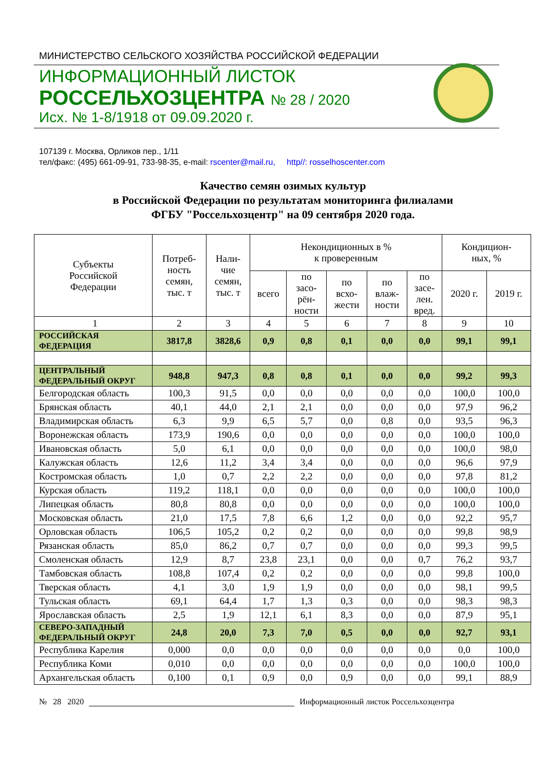МИНИСТЕРСТВО СЕЛЬСКОГО ХОЗЯЙСТВА РОССИЙСКОЙ ФЕДЕРАЦИИ
ИНФОРМАЦИОННЫЙ ЛИСТОК
РОССЕЛЬХОЗЦЕНТРА № 28 / 2020
Исх. № 1-8/1918 от 09.09.2020 г.
107139 г. Москва, Орликов пер., 1/11
тел/факс: (495) 661-09-91, 733-98-35, e-mail: rscenter@mail.ru, http//: rosselhoscenter.com
Качество семян озимых культур
в Российской Федерации по результатам мониторинга филиалами
ФГБУ "Россельхозцентр" на 09 сентября 2020 года.
| Субъекты Российской Федерации | Потреб- ность семян, тыс. т | Нали- чие семян, тыс. т | Некондиционных в % к проверенным | | | | | Кондицион- ных, % | |
| --- | --- | --- | --- | --- | --- | --- | --- | --- | --- |
| | | | всего | по засо- рён- ности | по всхо- жести | по влаж- ности | по засе- лен. вред. | 2020 г. | 2019 г. |
| 1 | 2 | 3 | 4 | 5 | 6 | 7 | 8 | 9 | 10 |
| РОССИЙСКАЯ ФЕДЕРАЦИЯ | 3817,8 | 3828,6 | 0,9 | 0,8 | 0,1 | 0,0 | 0,0 | 99,1 | 99,1 |
| ЦЕНТРАЛЬНЫЙ ФЕДЕРАЛЬНЫЙ ОКРУГ | 948,8 | 947,3 | 0,8 | 0,8 | 0,1 | 0,0 | 0,0 | 99,2 | 99,3 |
| Белгородская область | 100,3 | 91,5 | 0,0 | 0,0 | 0,0 | 0,0 | 0,0 | 100,0 | 100,0 |
| Брянская область | 40,1 | 44,0 | 2,1 | 2,1 | 0,0 | 0,0 | 0,0 | 97,9 | 96,2 |
| Владимирская область | 6,3 | 9,9 | 6,5 | 5,7 | 0,0 | 0,8 | 0,0 | 93,5 | 96,3 |
| Воронежская область | 173,9 | 190,6 | 0,0 | 0,0 | 0,0 | 0,0 | 0,0 | 100,0 | 100,0 |
| Ивановская область | 5,0 | 6,1 | 0,0 | 0,0 | 0,0 | 0,0 | 0,0 | 100,0 | 98,0 |
| Калужская область | 12,6 | 11,2 | 3,4 | 3,4 | 0,0 | 0,0 | 0,0 | 96,6 | 97,9 |
| Костромская область | 1,0 | 0,7 | 2,2 | 2,2 | 0,0 | 0,0 | 0,0 | 97,8 | 81,2 |
| Курская область | 119,2 | 118,1 | 0,0 | 0,0 | 0,0 | 0,0 | 0,0 | 100,0 | 100,0 |
| Липецкая область | 80,8 | 80,8 | 0,0 | 0,0 | 0,0 | 0,0 | 0,0 | 100,0 | 100,0 |
| Московская область | 21,0 | 17,5 | 7,8 | 6,6 | 1,2 | 0,0 | 0,0 | 92,2 | 95,7 |
| Орловская область | 106,5 | 105,2 | 0,2 | 0,2 | 0,0 | 0,0 | 0,0 | 99,8 | 98,9 |
| Рязанская область | 85,0 | 86,2 | 0,7 | 0,7 | 0,0 | 0,0 | 0,0 | 99,3 | 99,5 |
| Смоленская область | 12,9 | 8,7 | 23,8 | 23,1 | 0,0 | 0,0 | 0,7 | 76,2 | 93,7 |
| Тамбовская область | 108,8 | 107,4 | 0,2 | 0,2 | 0,0 | 0,0 | 0,0 | 99,8 | 100,0 |
| Тверская область | 4,1 | 3,0 | 1,9 | 1,9 | 0,0 | 0,0 | 0,0 | 98,1 | 99,5 |
| Тульская область | 69,1 | 64,4 | 1,7 | 1,3 | 0,3 | 0,0 | 0,0 | 98,3 | 98,3 |
| Ярославская область | 2,5 | 1,9 | 12,1 | 6,1 | 8,3 | 0,0 | 0,0 | 87,9 | 95,1 |
| СЕВЕРО-ЗАПАДНЫЙ ФЕДЕРАЛЬНЫЙ ОКРУГ | 24,8 | 20,0 | 7,3 | 7,0 | 0,5 | 0,0 | 0,0 | 92,7 | 93,1 |
| Республика Карелия | 0,000 | 0,0 | 0,0 | 0,0 | 0,0 | 0,0 | 0,0 | 0,0 | 100,0 |
| Республика Коми | 0,010 | 0,0 | 0,0 | 0,0 | 0,0 | 0,0 | 0,0 | 100,0 | 100,0 |
| Архангельская область | 0,100 | 0,1 | 0,9 | 0,0 | 0,9 | 0,0 | 0,0 | 99,1 | 88,9 |
№ 28 2020
Информационный листок Россельхозцентра